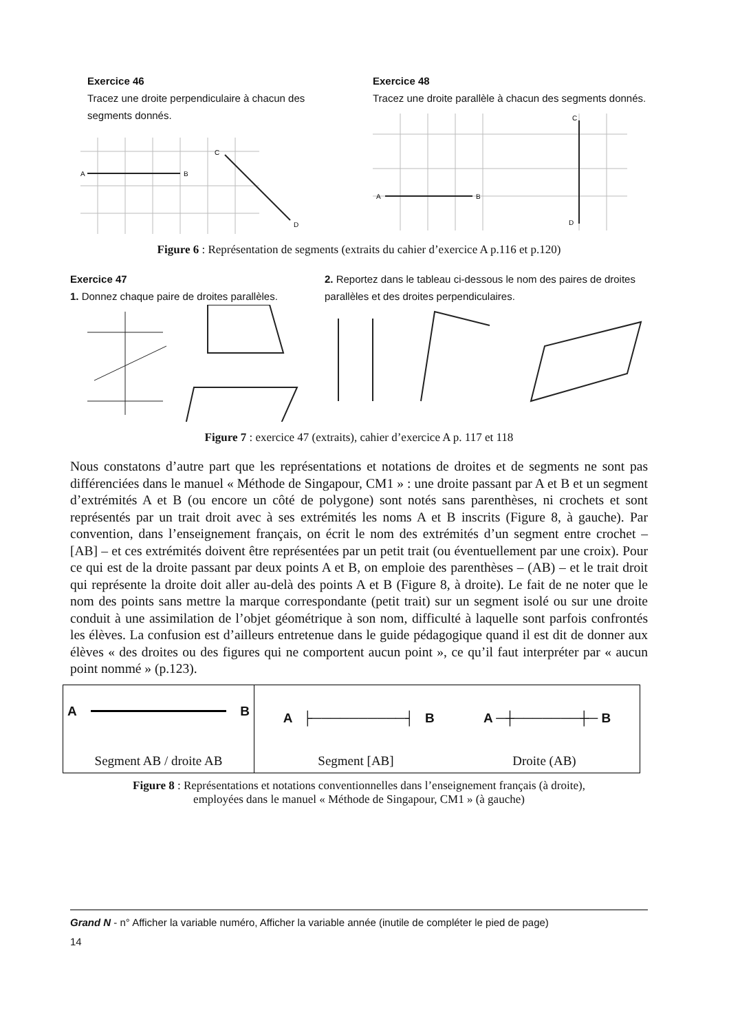Exercice 46
Tracez une droite perpendiculaire à chacun des segments donnés.
A
B
C
D
Exercice 48
Tracez une droite parallèle à chacun des segments donnés.
A
B
C
D
Figure 6 : Représentation de segments (extraits du cahier d’exercice A p.116 et p.120)
Exercice 47
1. Donnez chaque paire de droites parallèles.
2. Reportez dans le tableau ci-dessous le nom des paires de droites parallèles et des droites perpendiculaires.
Figure 7 : exercice 47 (extraits), cahier d’exercice A p. 117 et 118
Nous constatons d’autre part que les représentations et notations de droites et de segments ne sont pas différenciées dans le manuel « Méthode de Singapour, CM1 » : une droite passant par A et B et un segment d’extrémités A et B (ou encore un côté de polygone) sont notés sans parenthèses, ni crochets et sont représentés par un trait droit avec à ses extrémités les noms A et B inscrits (Figure 8, à gauche). Par convention, dans l’enseignement français, on écrit le nom des extrémités d’un segment entre crochet – [AB] – et ces extrémités doivent être représentées par un petit trait (ou éventuellement par une croix). Pour ce qui est de la droite passant par deux points A et B, on emploie des parenthèses – (AB) – et le trait droit qui représente la droite doit aller au-delà des points A et B (Figure 8, à droite). Le fait de ne noter que le nom des points sans mettre la marque correspondante (petit trait) sur un segment isolé ou sur une droite conduit à une assimilation de l’objet géométrique à son nom, difficulté à laquelle sont parfois confrontés les élèves. La confusion est d’ailleurs entretenue dans le guide pédagogique quand il est dit de donner aux élèves « des droites ou des figures qui ne comportent aucun point », ce qu’il faut interpréter par « aucun point nommé » (p.123).
| A B Segment AB / droite AB | A ├──────────┤ B A ─┼───────┼─ B Segment [AB] Droite (AB) |
Figure 8 : Représentations et notations conventionnelles dans l’enseignement français (à droite),
employées dans le manuel « Méthode de Singapour, CM1 » (à gauche)
Grand N - n° Afficher la variable numéro, Afficher la variable année (inutile de compléter le pied de page)
14